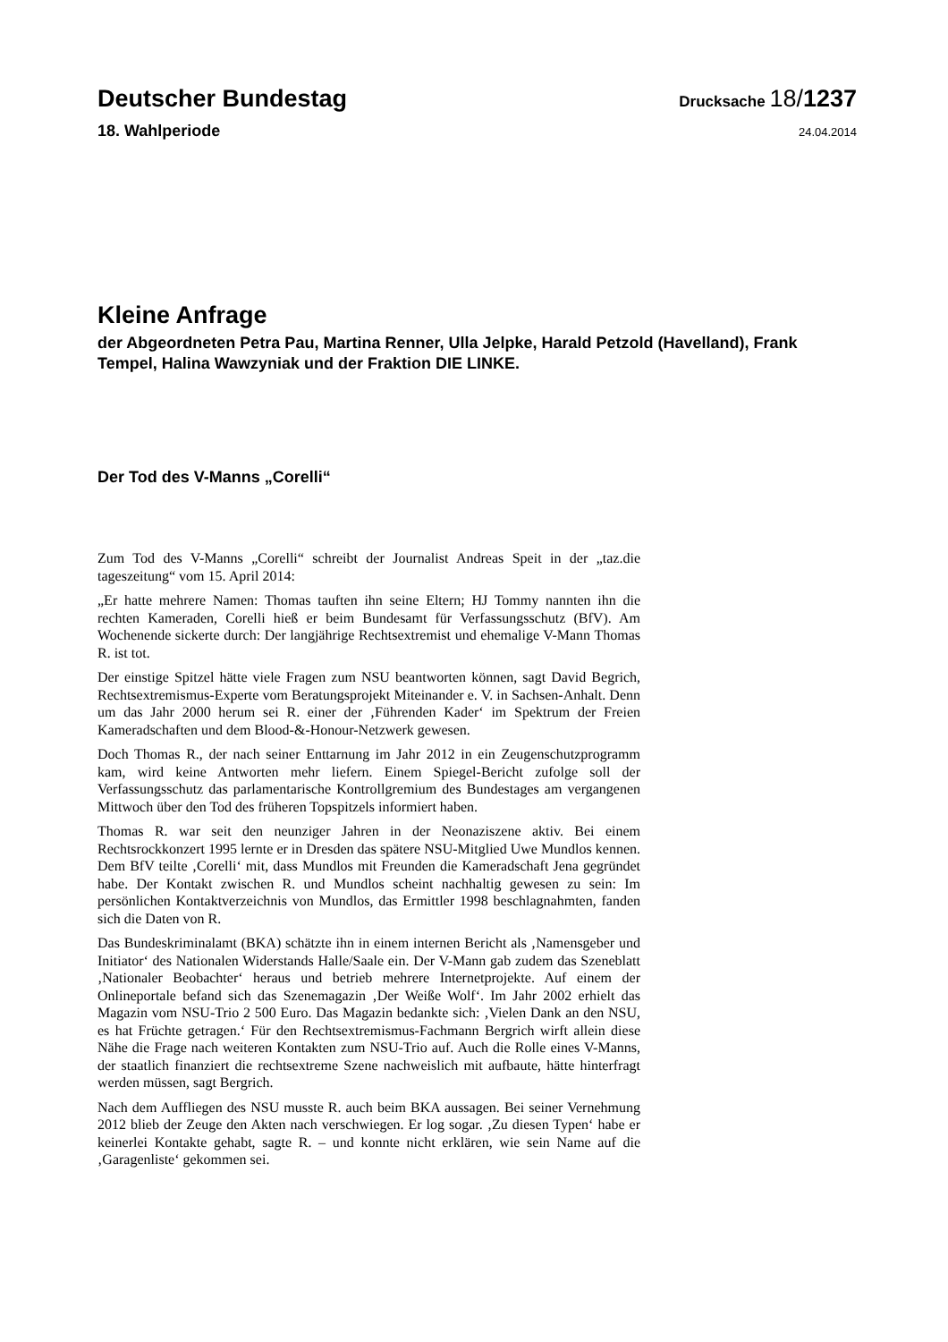Deutscher Bundestag
Drucksache 18/1237
18. Wahlperiode
24.04.2014
Kleine Anfrage
der Abgeordneten Petra Pau, Martina Renner, Ulla Jelpke, Harald Petzold (Havelland), Frank Tempel, Halina Wawzyniak und der Fraktion DIE LINKE.
Der Tod des V-Manns „Corelli“
Zum Tod des V-Manns „Corelli“ schreibt der Journalist Andreas Speit in der „taz.die tageszeitung“ vom 15. April 2014:
„Er hatte mehrere Namen: Thomas tauften ihn seine Eltern; HJ Tommy nannten ihn die rechten Kameraden, Corelli hieß er beim Bundesamt für Verfassungs­schutz (BfV). Am Wochenende sickerte durch: Der langjährige Rechtsextremist und ehemalige V-Mann Thomas R. ist tot.
Der einstige Spitzel hätte viele Fragen zum NSU beantworten können, sagt David Begrich, Rechtsextremismus-Experte vom Beratungsprojekt Miteinander e. V. in Sachsen-Anhalt. Denn um das Jahr 2000 herum sei R. einer der ‚Füh­renden Kader‘ im Spektrum der Freien Kameradschaften und dem Blood-&-Honour-Netzwerk gewesen.
Doch Thomas R., der nach seiner Enttarnung im Jahr 2012 in ein Zeugenschutz­programm kam, wird keine Antworten mehr liefern. Einem Spiegel-Bericht zufolge soll der Verfassungsschutz das parlamentarische Kontrollgremium des Bundestages am vergangenen Mittwoch über den Tod des früheren Topspitzels informiert haben.
Thomas R. war seit den neunziger Jahren in der Neonaziszene aktiv. Bei einem Rechtsrockkonzert 1995 lernte er in Dresden das spätere NSU-Mitglied Uwe Mundlos kennen. Dem BfV teilte ‚Corelli‘ mit, dass Mundlos mit Freunden die Kameradschaft Jena gegründet habe. Der Kontakt zwischen R. und Mundlos scheint nachhaltig gewesen zu sein: Im persönlichen Kontaktverzeichnis von Mundlos, das Ermittler 1998 beschlagnahmten, fanden sich die Daten von R.
Das Bundeskriminalamt (BKA) schätzte ihn in einem internen Bericht als ‚Namensgeber und Initiator‘ des Nationalen Widerstands Halle/Saale ein. Der V-Mann gab zudem das Szeneblatt ‚Nationaler Beobachter‘ heraus und betrieb mehrere Internetprojekte. Auf einem der Onlineportale befand sich das Szene­magazin ‚Der Weiße Wolf‘. Im Jahr 2002 erhielt das Magazin vom NSU-Trio 2 500 Euro. Das Magazin bedankte sich: ‚Vielen Dank an den NSU, es hat Früchte getragen.‘ Für den Rechtsextremismus-Fachmann Bergrich wirft allein diese Nähe die Frage nach weiteren Kontakten zum NSU-Trio auf. Auch die Rolle eines V-Manns, der staatlich finanziert die rechtsextreme Szene nachweis­lich mit aufbaute, hätte hinterfragt werden müssen, sagt Bergrich.
Nach dem Auffliegen des NSU musste R. auch beim BKA aussagen. Bei seiner Vernehmung 2012 blieb der Zeuge den Akten nach verschwiegen. Er log sogar. ‚Zu diesen Typen‘ habe er keinerlei Kontakte gehabt, sagte R. – und konnte nicht erklären, wie sein Name auf die ‚Garagenliste‘ gekommen sei.